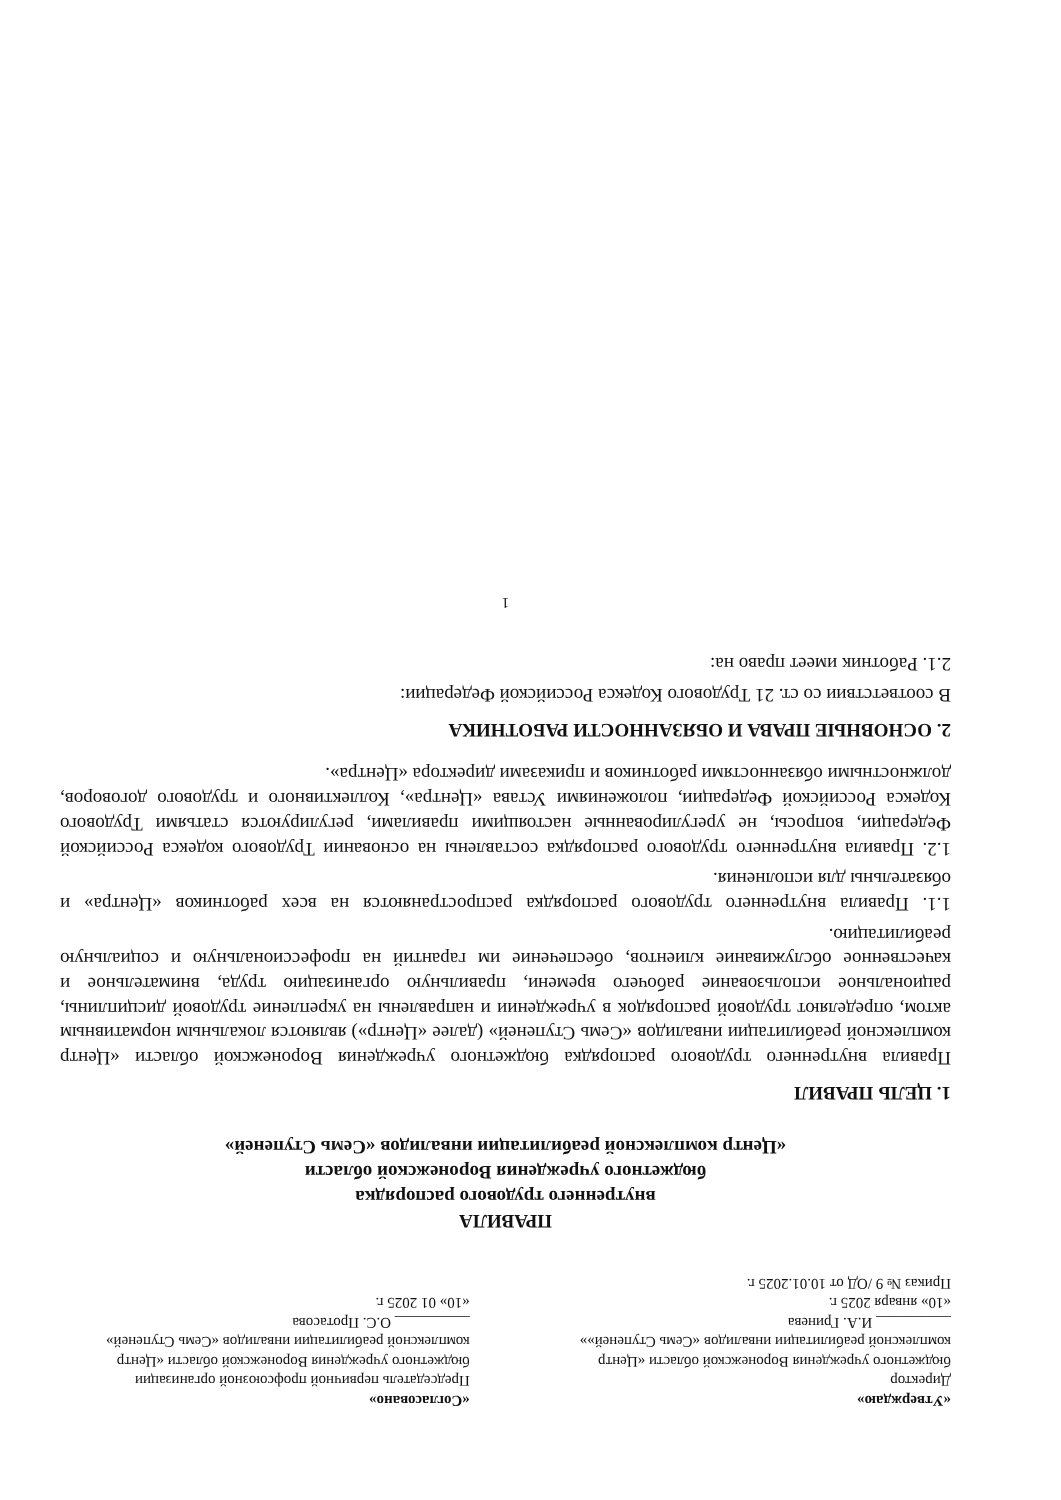«Утверждаю»
Директор
бюджетного учреждения Воронежской области «Центр комплексной реабилитации инвалидов «Семь Ступеней»»
__________ И.А. Гринева
«10» января 2025 г.
Приказ № 9 /ОД от 10.01.2025 г.
«Согласовано»
Председатель первичной профсоюзной организации бюджетного учреждения Воронежской области «Центр комплексной реабилитации инвалидов «Семь Ступеней»
__________ О.С. Протасова
«10» 01 2025 г.
ПРАВИЛА
внутреннего трудового распорядка
бюджетного учреждения Воронежской области
«Центр комплексной реабилитации инвалидов «Семь Ступеней»
1. ЦЕЛЬ ПРАВИЛ
Правила внутреннего трудового распорядка бюджетного учреждения Воронежской области «Центр комплексной реабилитации инвалидов «Семь Ступеней» (далее «Центр») являются локальным нормативным актом, определяют трудовой распорядок в учреждении и направлены на укрепление трудовой дисциплины, рациональное использование рабочего времени, правильную организацию труда, внимательное и качественное обслуживание клиентов, обеспечение им гарантий на профессиональную и социальную реабилитацию.
1.1. Правила внутреннего трудового распорядка распространяются на всех работников «Центра» и обязательны для исполнения.
1.2. Правила внутреннего трудового распорядка составлены на основании Трудового кодекса Российской Федерации, вопросы, не урегулированные настоящими правилами, регулируются статьями Трудового Кодекса Российской Федерации, положениями Устава «Центра», Коллективного и трудового договоров, должностными обязанностями работников и приказами директора «Центра».
2. ОСНОВНЫЕ ПРАВА И ОБЯЗАННОСТИ РАБОТНИКА
В соответствии со ст. 21 Трудового Кодекса Российской Федерации:
2.1. Работник имеет право на:
1